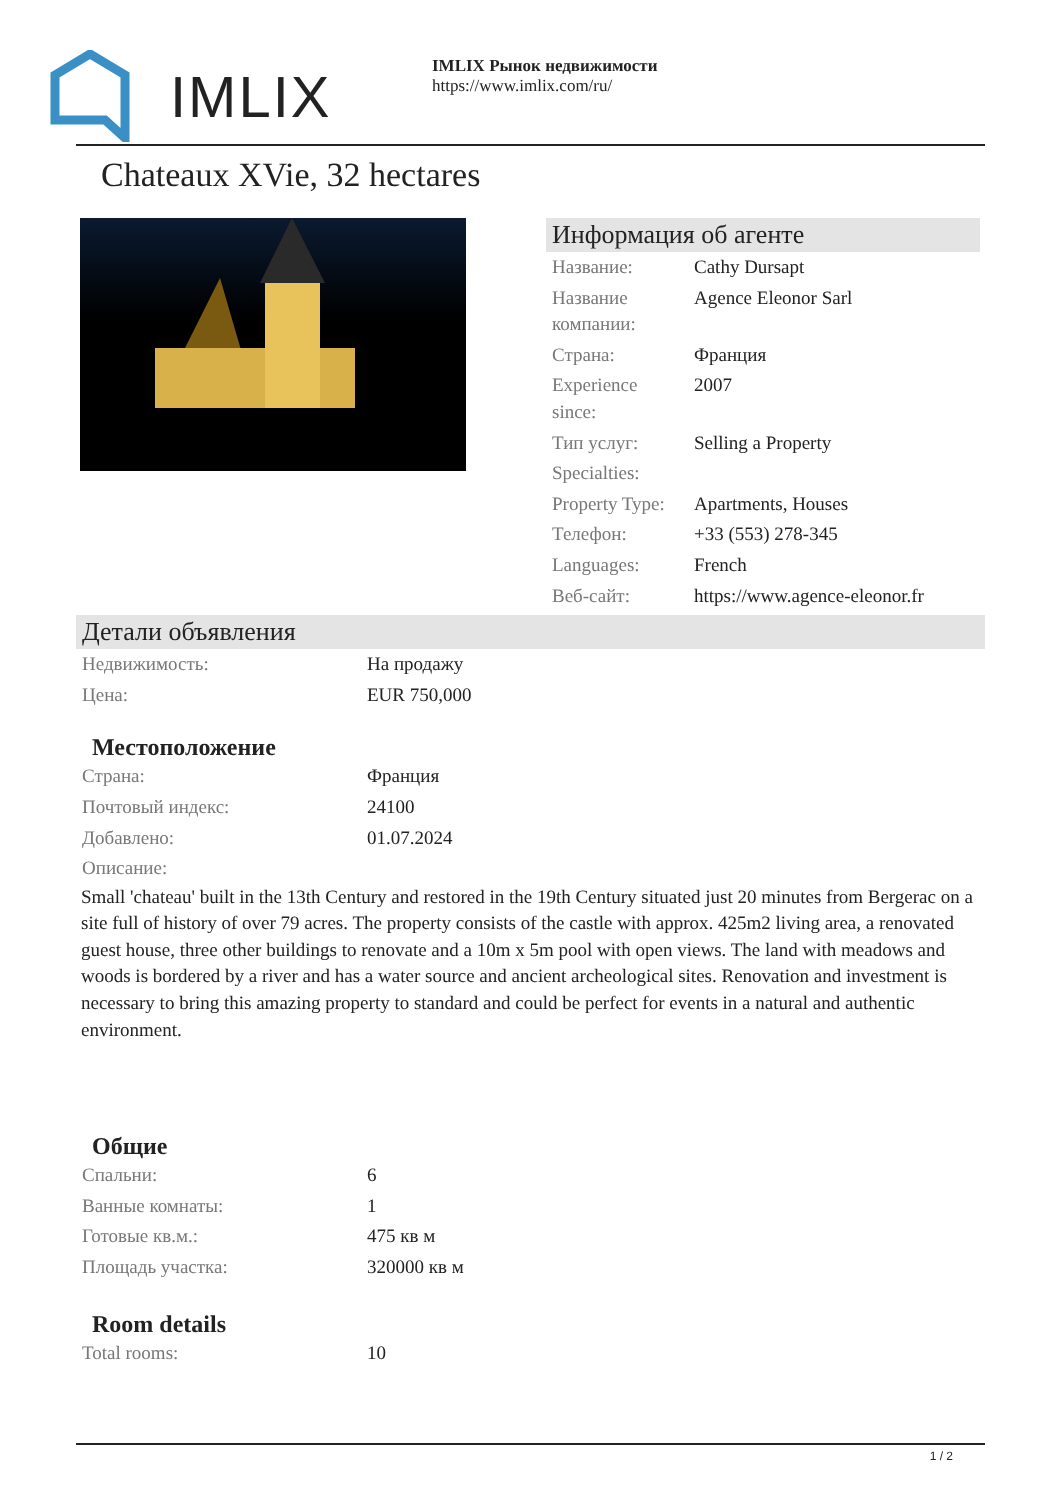IMLIX
IMLIX Рынок недвижимости
https://www.imlix.com/ru/
Chateaux XVie, 32 hectares
Информация об агенте
| Название: | Cathy Dursapt |
| Название компании: | Agence Eleonor Sarl |
| Страна: | Франция |
| Experience since: | 2007 |
| Тип услуг: | Selling a Property |
| Specialties: | |
| Property Type: | Apartments, Houses |
| Телефон: | +33 (553) 278-345 |
| Languages: | French |
| Веб-сайт: | https://www.agence-eleonor.fr |
Детали объявления
| Недвижимость: | На продажу |
| Цена: | EUR 750,000 |
Местоположение
| Страна: | Франция |
| Почтовый индекс: | 24100 |
| Добавлено: | 01.07.2024 |
| Описание: | |
Small 'chateau' built in the 13th Century and restored in the 19th Century situated just 20 minutes from Bergerac on a site full of history of over 79 acres. The property consists of the castle with approx. 425m2 living area, a renovated guest house, three other buildings to renovate and a 10m x 5m pool with open views. The land with meadows and woods is bordered by a river and has a water source and ancient archeological sites. Renovation and investment is necessary to bring this amazing property to standard and could be perfect for events in a natural and authentic environment.
Общие
| Спальни: | 6 |
| Ванные комнаты: | 1 |
| Готовые кв.м.: | 475 кв м |
| Площадь участка: | 320000 кв м |
Room details
| Total rooms: | 10 |
1 / 2